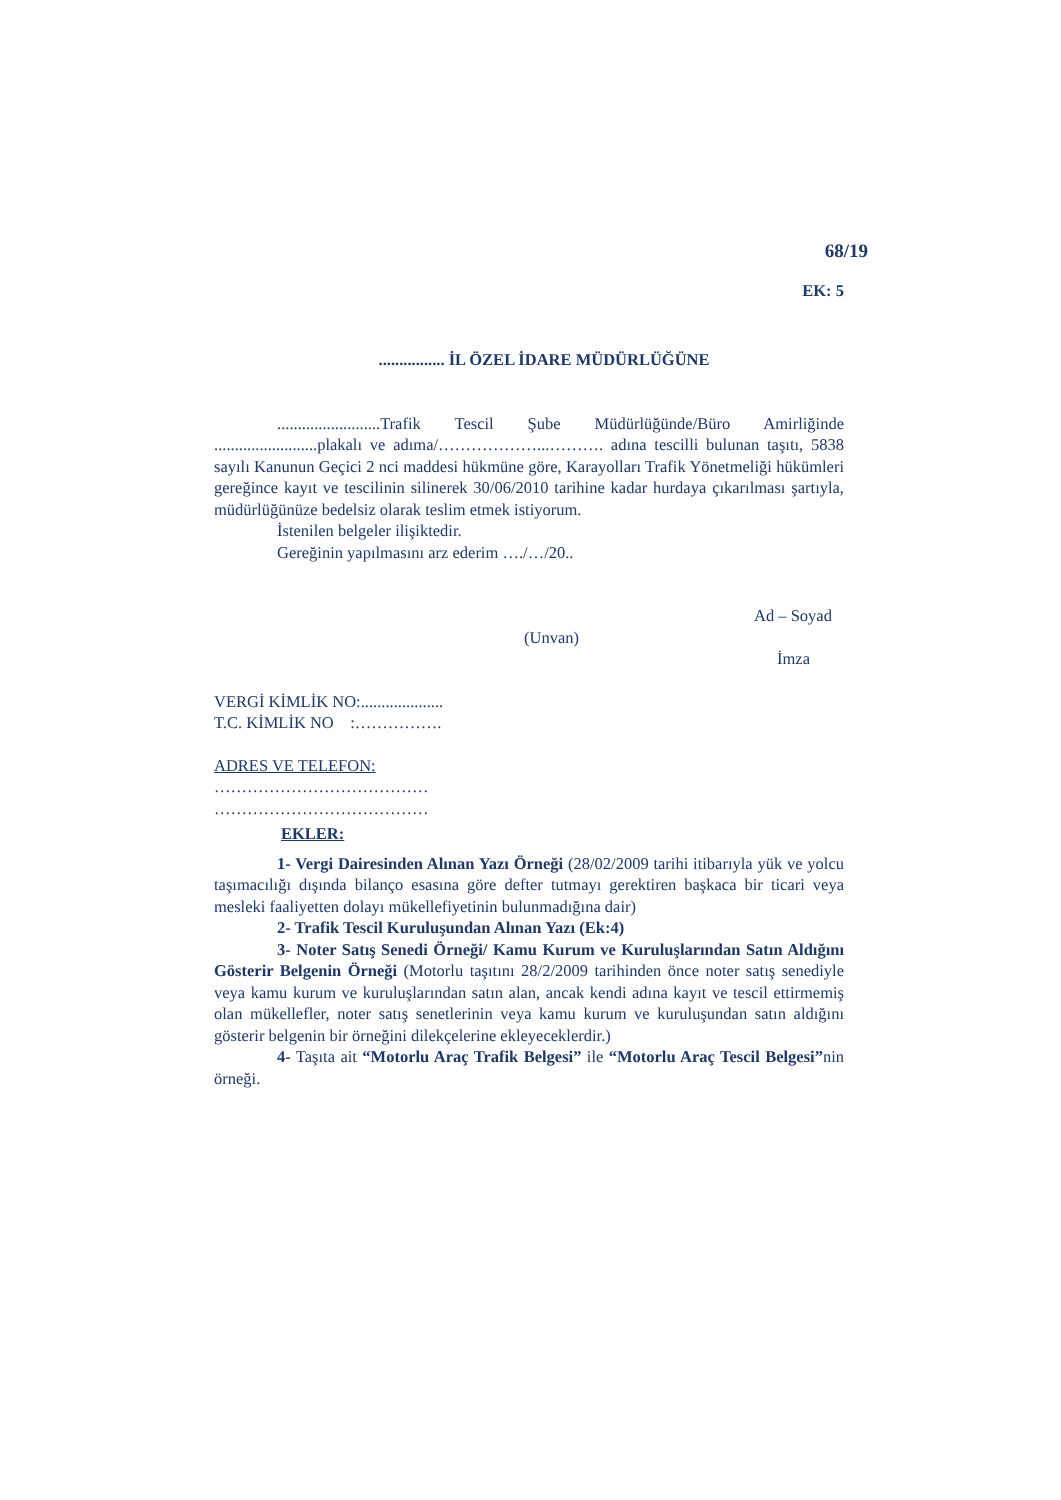68/19
EK: 5
................ İL ÖZEL İDARE MÜDÜRLÜĞÜNE
.........................Trafik Tescil Şube Müdürlüğünde/Büro Amirliğinde .........................plakalı ve adıma/………………...………. adına tescilli bulunan taşıtı, 5838 sayılı Kanunun Geçici 2 nci maddesi hükmüne göre, Karayolları Trafik Yönetmeliği hükümleri gereğince kayıt ve tescilinin silinerek 30/06/2010 tarihine kadar hurdaya çıkarılması şartıyla, müdürlüğünüze bedelsiz olarak teslim etmek istiyorum.
İstenilen belgeler ilişiktedir.
Gereğinin yapılmasını arz ederim …./…/20..
Ad – Soyad
(Unvan)
İmza
VERGİ KİMLİK NO:....................
T.C. KİMLİK NO :…………….
ADRES VE TELEFON:
…………………………………
…………………………………
EKLER:
1- Vergi Dairesinden Alınan Yazı Örneği (28/02/2009 tarihi itibarıyla yük ve yolcu taşımacılığı dışında bilanço esasına göre defter tutmayı gerektiren başkaca bir ticari veya mesleki faaliyetten dolayı mükellefiyetinin bulunmadığına dair)
2- Trafik Tescil Kuruluşundan Alınan Yazı (Ek:4)
3- Noter Satış Senedi Örneği/ Kamu Kurum ve Kuruluşlarından Satın Aldığını Gösterir Belgenin Örneği (Motorlu taşıtını 28/2/2009 tarihinden önce noter satış senediyle veya kamu kurum ve kuruluşlarından satın alan, ancak kendi adına kayıt ve tescil ettirmemiş olan mükellefler, noter satış senetlerinin veya kamu kurum ve kuruluşundan satın aldığını gösterir belgenin bir örneğini dilekçelerine ekleyeceklerdir.)
4- Taşıta ait “Motorlu Araç Trafik Belgesi” ile “Motorlu Araç Tescil Belgesi”nin örneği.